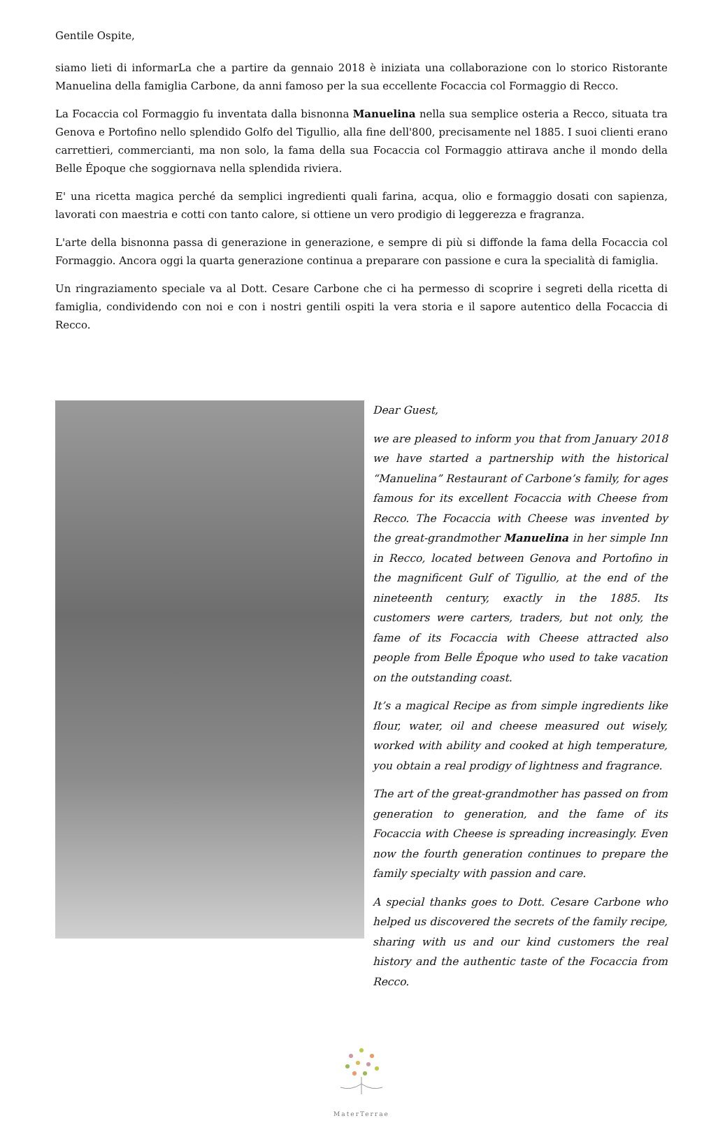Gentile Ospite,
siamo lieti di informarLa che a partire da gennaio 2018 è iniziata una collaborazione con lo storico Ristorante Manuelina della famiglia Carbone, da anni famoso per la sua eccellente Focaccia col Formaggio di Recco.
La Focaccia col Formaggio fu inventata dalla bisnonna Manuelina nella sua semplice osteria a Recco, situata tra Genova e Portofino nello splendido Golfo del Tigullio, alla fine dell'800, precisamente nel 1885. I suoi clienti erano carrettieri, commercianti, ma non solo, la fama della sua Focaccia col Formaggio attirava anche il mondo della Belle Époque che soggiornava nella splendida riviera.
E' una ricetta magica perché da semplici ingredienti quali farina, acqua, olio e formaggio dosati con sapienza, lavorati con maestria e cotti con tanto calore, si ottiene un vero prodigio di leggerezza e fragranza.
L'arte della bisnonna passa di generazione in generazione, e sempre di più si diffonde la fama della Focaccia col Formaggio. Ancora oggi la quarta generazione continua a preparare con passione e cura la specialità di famiglia.
Un ringraziamento speciale va al Dott. Cesare Carbone che ci ha permesso di scoprire i segreti della ricetta di famiglia, condividendo con noi e con i nostri gentili ospiti la vera storia e il sapore autentico della Focaccia di Recco.
Dear Guest,
we are pleased to inform you that from January 2018 we have started a partnership with the historical “Manuelina” Restaurant of Carbone’s family, for ages famous for its excellent Focaccia with Cheese from Recco. The Focaccia with Cheese was invented by the great-grandmother Manuelina in her simple Inn in Recco, located between Genova and Portofino in the magnificent Gulf of Tigullio, at the end of the nineteenth century, exactly in the 1885. Its customers were carters, traders, but not only, the fame of its Focaccia with Cheese attracted also people from Belle Époque who used to take vacation on the outstanding coast.
It’s a magical Recipe as from simple ingredients like flour, water, oil and cheese measured out wisely, worked with ability and cooked at high temperature, you obtain a real prodigy of lightness and fragrance.
The art of the great-grandmother has passed on from generation to generation, and the fame of its Focaccia with Cheese is spreading increasingly. Even now the fourth generation continues to prepare the family specialty with passion and care.
A special thanks goes to Dott. Cesare Carbone who helped us discovered the secrets of the family recipe, sharing with us and our kind customers the real history and the authentic taste of the Focaccia from Recco.
MaterTerrae